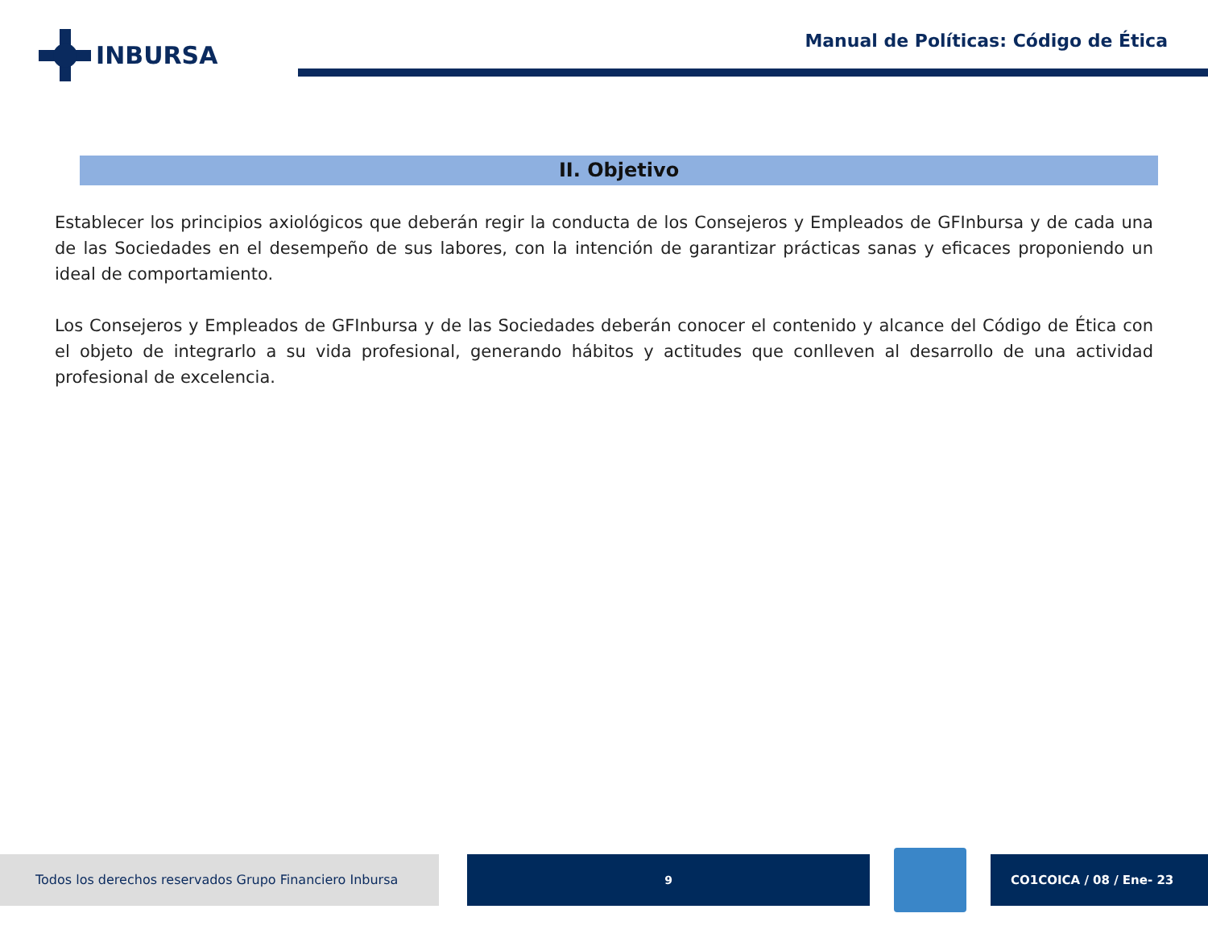INBURSA
Manual de Políticas: Código de Ética
II. Objetivo
Establecer los principios axiológicos que deberán regir la conducta de los Consejeros y Empleados de GFInbursa y de cada una de las Sociedades en el desempeño de sus labores, con la intención de garantizar prácticas sanas y eficaces proponiendo un ideal de comportamiento.
Los Consejeros y Empleados de GFInbursa y de las Sociedades deberán conocer el contenido y alcance del Código de Ética con el objeto de integrarlo a su vida profesional, generando hábitos y actitudes que conlleven al desarrollo de una actividad profesional de excelencia.
Todos los derechos reservados Grupo Financiero Inbursa 9 CO1COICA / 08 / Ene- 23